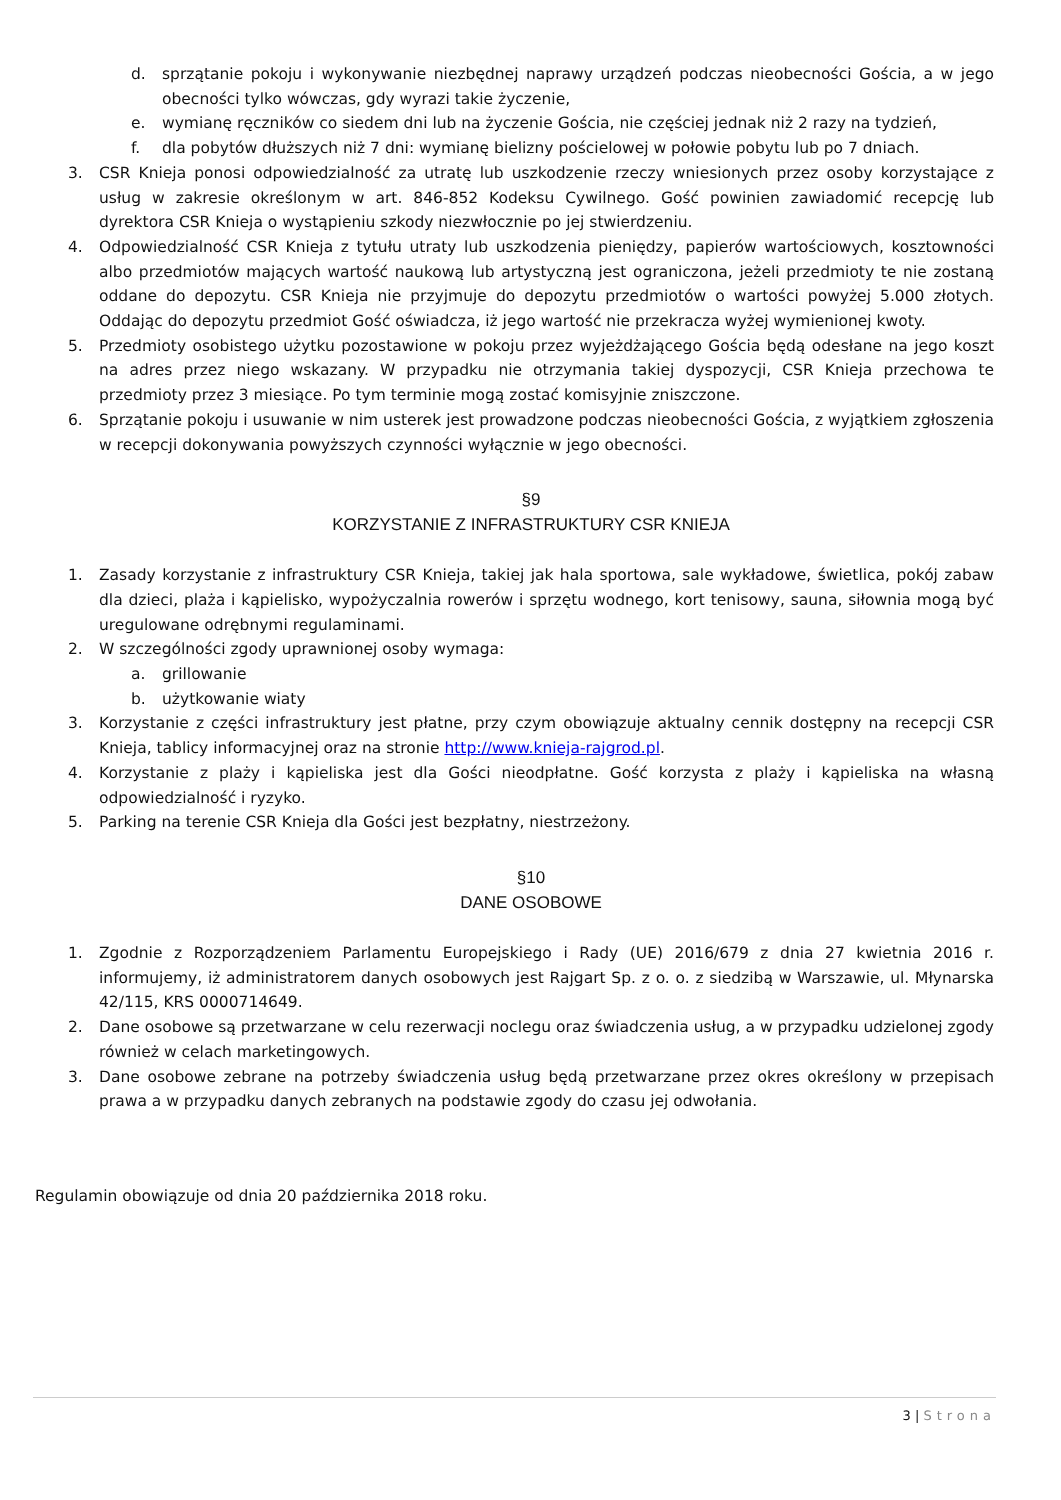d. sprzątanie pokoju i wykonywanie niezbędnej naprawy urządzeń podczas nieobecności Gościa, a w jego obecności tylko wówczas, gdy wyrazi takie życzenie,
e. wymianę ręczników co siedem dni lub na życzenie Gościa, nie częściej jednak niż 2 razy na tydzień,
f. dla pobytów dłuższych niż 7 dni: wymianę bielizny pościelowej w połowie pobytu lub po 7 dniach.
3. CSR Knieja ponosi odpowiedzialność za utratę lub uszkodzenie rzeczy wniesionych przez osoby korzystające z usług w zakresie określonym w art. 846-852 Kodeksu Cywilnego. Gość powinien zawiadomić recepcję lub dyrektora CSR Knieja o wystąpieniu szkody niezwłocznie po jej stwierdzeniu.
4. Odpowiedzialność CSR Knieja z tytułu utraty lub uszkodzenia pieniędzy, papierów wartościowych, kosztowności albo przedmiotów mających wartość naukową lub artystyczną jest ograniczona, jeżeli przedmioty te nie zostaną oddane do depozytu. CSR Knieja nie przyjmuje do depozytu przedmiotów o wartości powyżej 5.000 złotych. Oddając do depozytu przedmiot Gość oświadcza, iż jego wartość nie przekracza wyżej wymienionej kwoty.
5. Przedmioty osobistego użytku pozostawione w pokoju przez wyjeżdżającego Gościa będą odesłane na jego koszt na adres przez niego wskazany. W przypadku nie otrzymania takiej dyspozycji, CSR Knieja przechowa te przedmioty przez 3 miesiące. Po tym terminie mogą zostać komisyjnie zniszczone.
6. Sprzątanie pokoju i usuwanie w nim usterek jest prowadzone podczas nieobecności Gościa, z wyjątkiem zgłoszenia w recepcji dokonywania powyższych czynności wyłącznie w jego obecności.
§9
KORZYSTANIE Z INFRASTRUKTURY CSR KNIEJA
1. Zasady korzystanie z infrastruktury CSR Knieja, takiej jak hala sportowa, sale wykładowe, świetlica, pokój zabaw dla dzieci, plaża i kąpielisko, wypożyczalnia rowerów i sprzętu wodnego, kort tenisowy, sauna, siłownia mogą być uregulowane odrębnymi regulaminami.
2. W szczególności zgody uprawnionej osoby wymaga:
a. grillowanie
b. użytkowanie wiaty
3. Korzystanie z części infrastruktury jest płatne, przy czym obowiązuje aktualny cennik dostępny na recepcji CSR Knieja, tablicy informacyjnej oraz na stronie http://www.knieja-rajgrod.pl.
4. Korzystanie z plaży i kąpieliska jest dla Gości nieodpłatne. Gość korzysta z plaży i kąpieliska na własną odpowiedzialność i ryzyko.
5. Parking na terenie CSR Knieja dla Gości jest bezpłatny, niestrzeżony.
§10
DANE OSOBOWE
1. Zgodnie z Rozporządzeniem Parlamentu Europejskiego i Rady (UE) 2016/679 z dnia 27 kwietnia 2016 r. informujemy, iż administratorem danych osobowych jest Rajgart Sp. z o. o. z siedzibą w Warszawie, ul. Młynarska 42/115, KRS 0000714649.
2. Dane osobowe są przetwarzane w celu rezerwacji noclegu oraz świadczenia usług, a w przypadku udzielonej zgody również w celach marketingowych.
3. Dane osobowe zebrane na potrzeby świadczenia usług będą przetwarzane przez okres określony w przepisach prawa a w przypadku danych zebranych na podstawie zgody do czasu jej odwołania.
Regulamin obowiązuje od dnia 20 października 2018 roku.
3 | Strona